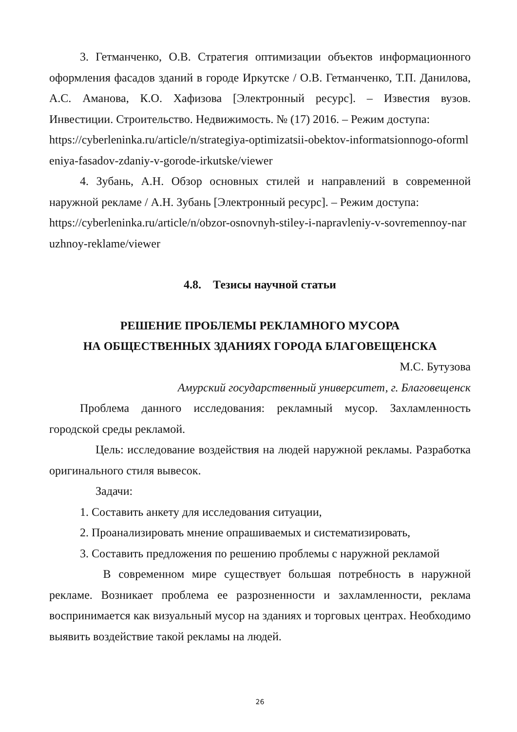3. Гетманченко, О.В. Стратегия оптимизации объектов информационного оформления фасадов зданий в городе Иркутске / О.В. Гетманченко, Т.П. Данилова, А.С. Аманова, К.О. Хафизова [Электронный ресурс]. – Известия вузов. Инвестиции. Строительство. Недвижимость. № (17) 2016. – Режим доступа:
https://cyberleninka.ru/article/n/strategiya-optimizatsii-obektov-informatsionnogo-oformleniya-fasadov-zdaniy-v-gorode-irkutske/viewer
4. Зубань, А.Н. Обзор основных стилей и направлений в современной наружной рекламе / А.Н. Зубань [Электронный ресурс]. – Режим доступа:
https://cyberleninka.ru/article/n/obzor-osnovnyh-stiley-i-napravleniy-v-sovremennoy-naruzhnoy-reklame/viewer
4.8. Тезисы научной статьи
РЕШЕНИЕ ПРОБЛЕМЫ РЕКЛАМНОГО МУСОРА
НА ОБЩЕСТВЕННЫХ ЗДАНИЯХ ГОРОДА БЛАГОВЕЩЕНСКА
М.С. Бутузова
Амурский государственный университет, г. Благовещенск
Проблема данного исследования: рекламный мусор. Захламленность городской среды рекламой.
Цель: исследование воздействия на людей наружной рекламы. Разработка оригинального стиля вывесок.
Задачи:
1. Составить анкету для исследования ситуации,
2. Проанализировать мнение опрашиваемых и систематизировать,
3. Составить предложения по решению проблемы с наружной рекламой
В современном мире существует большая потребность в наружной рекламе. Возникает проблема ее разрозненности и захламленности, реклама воспринимается как визуальный мусор на зданиях и торговых центрах. Необходимо выявить воздействие такой рекламы на людей.
26